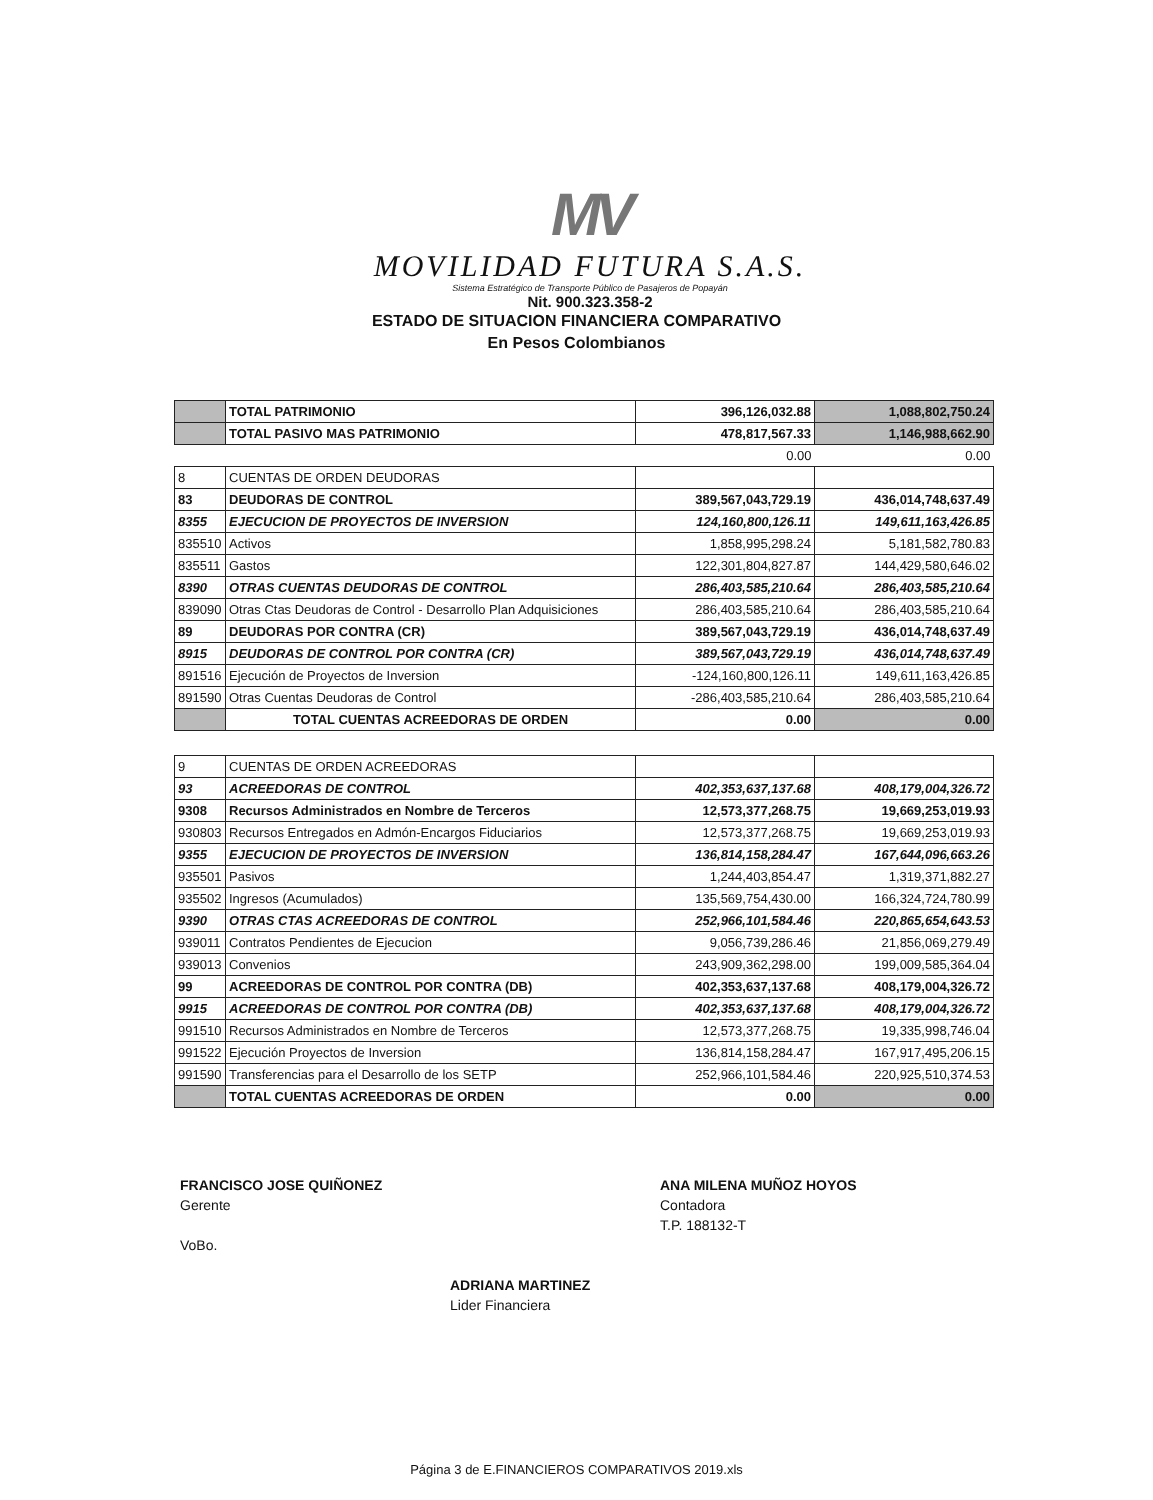MV
MOVILIDAD FUTURA S.A.S.
Sistema Estratégico de Transporte Público de Pasajeros de Popayán
Nit. 900.323.358-2
ESTADO DE SITUACION FINANCIERA COMPARATIVO
En Pesos Colombianos
| | TOTAL PATRIMONIO | 396,126,032.88 | 1,088,802,750.24 |
| | TOTAL PASIVO MAS PATRIMONIO | 478,817,567.33 | 1,146,988,662.90 |
| | | 0.00 | 0.00 |
| 8 | CUENTAS DE ORDEN DEUDORAS | | |
| 83 | DEUDORAS DE CONTROL | 389,567,043,729.19 | 436,014,748,637.49 |
| 8355 | EJECUCION DE PROYECTOS DE INVERSION | 124,160,800,126.11 | 149,611,163,426.85 |
| 835510 | Activos | 1,858,995,298.24 | 5,181,582,780.83 |
| 835511 | Gastos | 122,301,804,827.87 | 144,429,580,646.02 |
| 8390 | OTRAS CUENTAS DEUDORAS DE CONTROL | 286,403,585,210.64 | 286,403,585,210.64 |
| 839090 | Otras Ctas Deudoras de Control - Desarrollo Plan Adquisiciones | 286,403,585,210.64 | 286,403,585,210.64 |
| 89 | DEUDORAS POR CONTRA (CR) | 389,567,043,729.19 | 436,014,748,637.49 |
| 8915 | DEUDORAS DE CONTROL POR CONTRA (CR) | 389,567,043,729.19 | 436,014,748,637.49 |
| 891516 | Ejecución de Proyectos de Inversion | -124,160,800,126.11 | 149,611,163,426.85 |
| 891590 | Otras Cuentas Deudoras de Control | -286,403,585,210.64 | 286,403,585,210.64 |
| | TOTAL CUENTAS ACREEDORAS DE ORDEN | 0.00 | 0.00 |
| 9 | CUENTAS DE ORDEN ACREEDORAS | | |
| 93 | ACREEDORAS DE CONTROL | 402,353,637,137.68 | 408,179,004,326.72 |
| 9308 | Recursos Administrados en Nombre de Terceros | 12,573,377,268.75 | 19,669,253,019.93 |
| 930803 | Recursos Entregados en Admón-Encargos Fiduciarios | 12,573,377,268.75 | 19,669,253,019.93 |
| 9355 | EJECUCION DE PROYECTOS DE INVERSION | 136,814,158,284.47 | 167,644,096,663.26 |
| 935501 | Pasivos | 1,244,403,854.47 | 1,319,371,882.27 |
| 935502 | Ingresos (Acumulados) | 135,569,754,430.00 | 166,324,724,780.99 |
| 9390 | OTRAS CTAS ACREEDORAS DE CONTROL | 252,966,101,584.46 | 220,865,654,643.53 |
| 939011 | Contratos Pendientes de Ejecucion | 9,056,739,286.46 | 21,856,069,279.49 |
| 939013 | Convenios | 243,909,362,298.00 | 199,009,585,364.04 |
| 99 | ACREEDORAS DE CONTROL POR CONTRA (DB) | 402,353,637,137.68 | 408,179,004,326.72 |
| 9915 | ACREEDORAS DE CONTROL POR CONTRA (DB) | 402,353,637,137.68 | 408,179,004,326.72 |
| 991510 | Recursos Administrados en Nombre de Terceros | 12,573,377,268.75 | 19,335,998,746.04 |
| 991522 | Ejecución Proyectos de Inversion | 136,814,158,284.47 | 167,917,495,206.15 |
| 991590 | Transferencias para el Desarrollo de los SETP | 252,966,101,584.46 | 220,925,510,374.53 |
| | TOTAL CUENTAS ACREEDORAS DE ORDEN | 0.00 | 0.00 |
FRANCISCO JOSE QUIÑONEZ
Gerente
VoBo.
ANA MILENA MUÑOZ HOYOS
Contadora
T.P. 188132-T
ADRIANA MARTINEZ
Lider Financiera
Página 3 de E.FINANCIEROS COMPARATIVOS 2019.xls